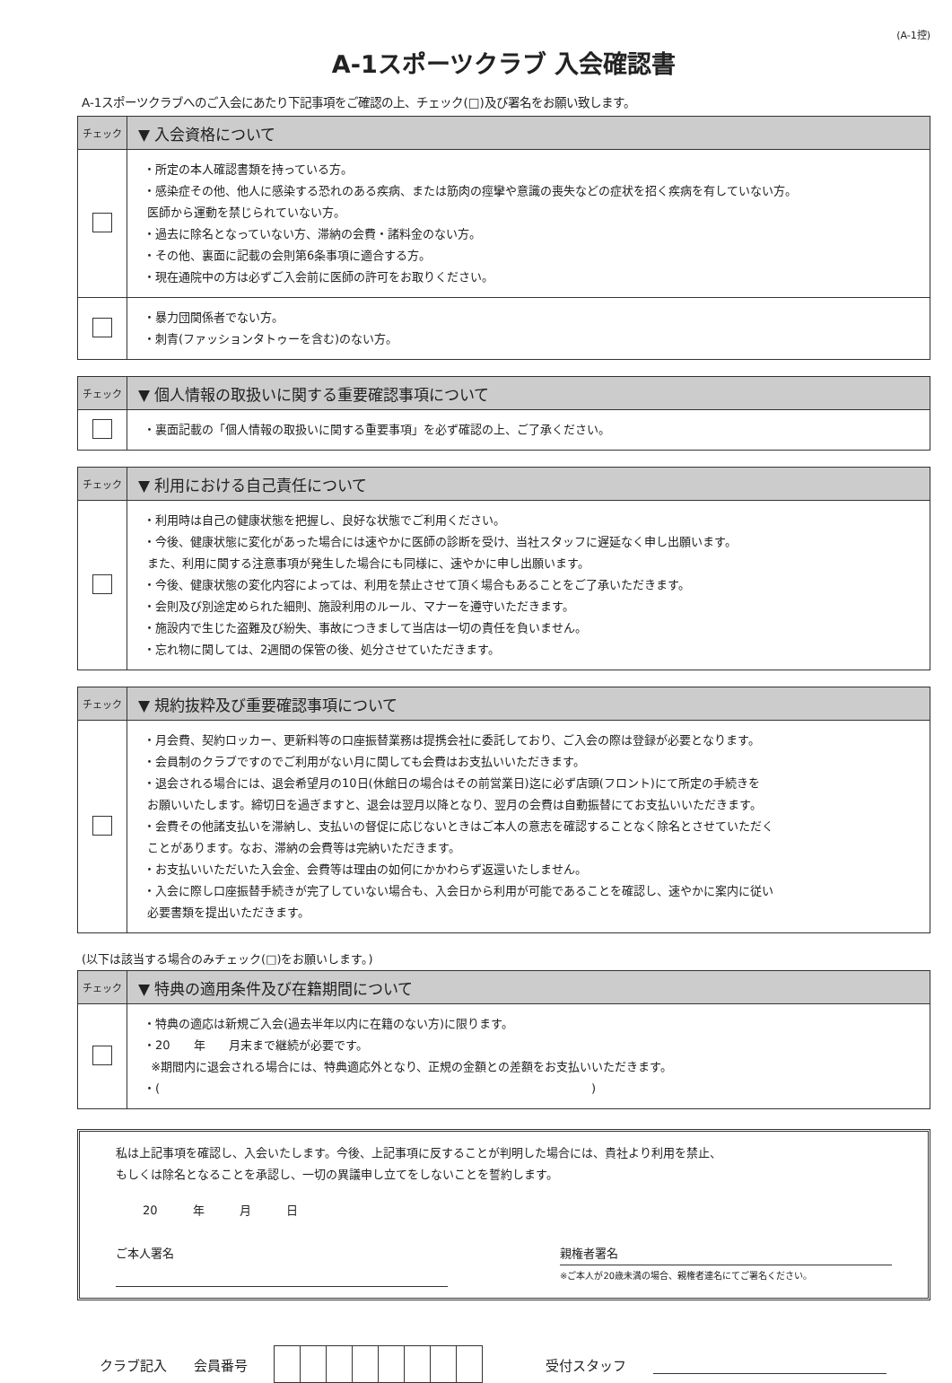(A-1控)
A-1スポーツクラブ 入会確認書
A-1スポーツクラブへのご入会にあたり下記事項をご確認の上、チェック(□)及び署名をお願い致します。
| チェック | ▼ 入会資格について |
| --- | --- |
| | ・所定の本人確認書類を持っている方。 ・感染症その他、他人に感染する恐れのある疾病、または筋肉の痙攣や意識の喪失などの症状を招く疾病を有していない方。 医師から運動を禁じられていない方。 ・過去に除名となっていない方、滞納の会費・諸料金のない方。 ・その他、裏面に記載の会則第6条事項に適合する方。 ・現在通院中の方は必ずご入会前に医師の許可をお取りください。 |
| | ・暴力団関係者でない方。 ・刺青(ファッションタトゥーを含む)のない方。 |
| チェック | ▼ 個人情報の取扱いに関する重要確認事項について |
| --- | --- |
| | ・裏面記載の「個人情報の取扱いに関する重要事項」を必ず確認の上、ご了承ください。 |
| チェック | ▼ 利用における自己責任について |
| --- | --- |
| | ・利用時は自己の健康状態を把握し、良好な状態でご利用ください。 ・今後、健康状態に変化があった場合には速やかに医師の診断を受け、当社スタッフに遅延なく申し出願います。 また、利用に関する注意事項が発生した場合にも同様に、速やかに申し出願います。 ・今後、健康状態の変化内容によっては、利用を禁止させて頂く場合もあることをご了承いただきます。 ・会則及び別途定められた細則、施設利用のルール、マナーを遵守いただきます。 ・施設内で生じた盗難及び紛失、事故につきまして当店は一切の責任を負いません。 ・忘れ物に関しては、2週間の保管の後、処分させていただきます。 |
| チェック | ▼ 規約抜粋及び重要確認事項について |
| --- | --- |
| | ・月会費、契約ロッカー、更新料等の口座振替業務は提携会社に委託しており、ご入会の際は登録が必要となります。 ・会員制のクラブですのでご利用がない月に関しても会費はお支払いいただきます。 ・退会される場合には、退会希望月の10日(休館日の場合はその前営業日)迄に必ず店頭(フロント)にて所定の手続きを お願いいたします。締切日を過ぎますと、退会は翌月以降となり、翌月の会費は自動振替にてお支払いいただきます。 ・会費その他諸支払いを滞納し、支払いの督促に応じないときはご本人の意志を確認することなく除名とさせていただく ことがあります。なお、滞納の会費等は完納いただきます。 ・お支払いいただいた入会金、会費等は理由の如何にかかわらず返還いたしません。 ・入会に際し口座振替手続きが完了していない場合も、入会日から利用が可能であることを確認し、速やかに案内に従い 必要書類を提出いただきます。 |
(以下は該当する場合のみチェック(□)をお願いします。)
| チェック | ▼ 特典の適用条件及び在籍期間について |
| --- | --- |
| | ・特典の適応は新規ご入会(過去半年以内に在籍のない方)に限ります。 ・20 年 月末まで継続が必要です。 ※期間内に退会される場合には、特典適応外となり、正規の金額との差額をお支払いいただきます。 ・( ) |
私は上記事項を確認し、入会いたします。今後、上記事項に反することが判明した場合には、貴社より利用を禁止、
もしくは除名となることを承認し、一切の異議申し立てをしないことを誓約します。
20　　　年　　　月　　　日
ご本人署名 親権者署名
※ご本人が20歳未満の場合、親権者連名にてご署名ください。
クラブ記入 会員番号 受付スタッフ